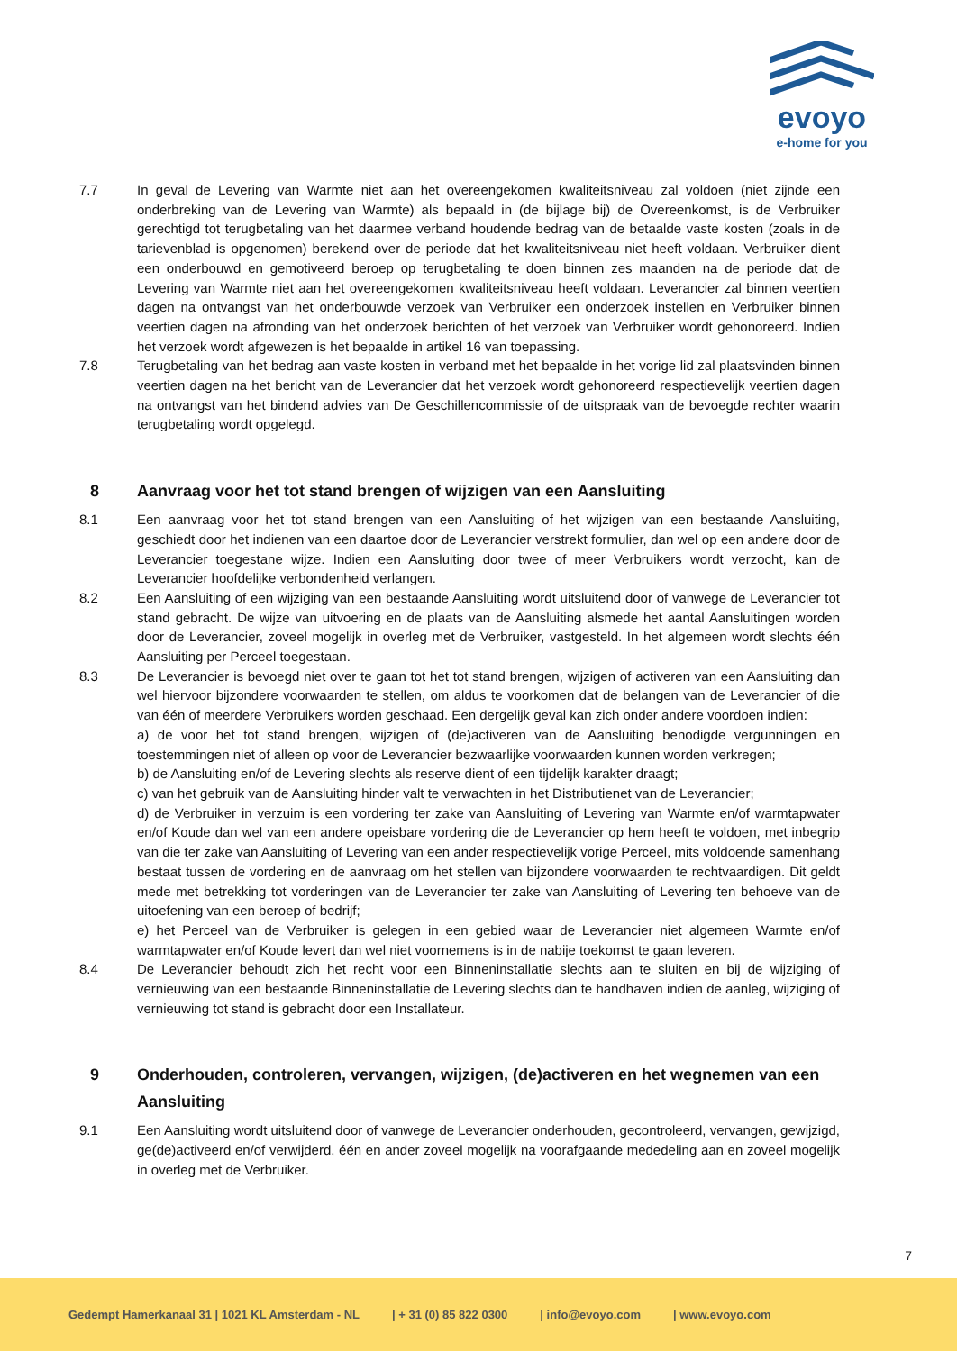evoyo
e-home for you
7.7 In geval de Levering van Warmte niet aan het overeengekomen kwaliteitsniveau zal voldoen (niet zijnde een onderbreking van de Levering van Warmte) als bepaald in (de bijlage bij) de Overeenkomst, is de Verbruiker gerechtigd tot terugbetaling van het daarmee verband houdende bedrag van de betaalde vaste kosten (zoals in de tarievenblad is opgenomen) berekend over de periode dat het kwaliteitsniveau niet heeft voldaan. Verbruiker dient een onderbouwd en gemotiveerd beroep op terugbetaling te doen binnen zes maanden na de periode dat de Levering van Warmte niet aan het overeengekomen kwaliteitsniveau heeft voldaan. Leverancier zal binnen veertien dagen na ontvangst van het onderbouwde verzoek van Verbruiker een onderzoek instellen en Verbruiker binnen veertien dagen na afronding van het onderzoek berichten of het verzoek van Verbruiker wordt gehonoreerd. Indien het verzoek wordt afgewezen is het bepaalde in artikel 16 van toepassing.
7.8 Terugbetaling van het bedrag aan vaste kosten in verband met het bepaalde in het vorige lid zal plaatsvinden binnen veertien dagen na het bericht van de Leverancier dat het verzoek wordt gehonoreerd respectievelijk veertien dagen na ontvangst van het bindend advies van De Geschillencommissie of de uitspraak van de bevoegde rechter waarin terugbetaling wordt opgelegd.
8 Aanvraag voor het tot stand brengen of wijzigen van een Aansluiting
8.1 Een aanvraag voor het tot stand brengen van een Aansluiting of het wijzigen van een bestaande Aansluiting, geschiedt door het indienen van een daartoe door de Leverancier verstrekt formulier, dan wel op een andere door de Leverancier toegestane wijze. Indien een Aansluiting door twee of meer Verbruikers wordt verzocht, kan de Leverancier hoofdelijke verbondenheid verlangen.
8.2 Een Aansluiting of een wijziging van een bestaande Aansluiting wordt uitsluitend door of vanwege de Leverancier tot stand gebracht. De wijze van uitvoering en de plaats van de Aansluiting alsmede het aantal Aansluitingen worden door de Leverancier, zoveel mogelijk in overleg met de Verbruiker, vastgesteld. In het algemeen wordt slechts één Aansluiting per Perceel toegestaan.
8.3 De Leverancier is bevoegd niet over te gaan tot het tot stand brengen, wijzigen of activeren van een Aansluiting dan wel hiervoor bijzondere voorwaarden te stellen, om aldus te voorkomen dat de belangen van de Leverancier of die van één of meerdere Verbruikers worden geschaad. Een dergelijk geval kan zich onder andere voordoen indien:
a) de voor het tot stand brengen, wijzigen of (de)activeren van de Aansluiting benodigde vergunningen en toestemmingen niet of alleen op voor de Leverancier bezwaarlijke voorwaarden kunnen worden verkregen;
b) de Aansluiting en/of de Levering slechts als reserve dient of een tijdelijk karakter draagt;
c) van het gebruik van de Aansluiting hinder valt te verwachten in het Distributienet van de Leverancier;
d) de Verbruiker in verzuim is een vordering ter zake van Aansluiting of Levering van Warmte en/of warmtapwater en/of Koude dan wel van een andere opeisbare vordering die de Leverancier op hem heeft te voldoen, met inbegrip van die ter zake van Aansluiting of Levering van een ander respectievelijk vorige Perceel, mits voldoende samenhang bestaat tussen de vordering en de aanvraag om het stellen van bijzondere voorwaarden te rechtvaardigen. Dit geldt mede met betrekking tot vorderingen van de Leverancier ter zake van Aansluiting of Levering ten behoeve van de uitoefening van een beroep of bedrijf;
e) het Perceel van de Verbruiker is gelegen in een gebied waar de Leverancier niet algemeen Warmte en/of warmtapwater en/of Koude levert dan wel niet voornemens is in de nabije toekomst te gaan leveren.
8.4 De Leverancier behoudt zich het recht voor een Binneninstallatie slechts aan te sluiten en bij de wijziging of vernieuwing van een bestaande Binneninstallatie de Levering slechts dan te handhaven indien de aanleg, wijziging of vernieuwing tot stand is gebracht door een Installateur.
9 Onderhouden, controleren, vervangen, wijzigen, (de)activeren en het wegnemen van een Aansluiting
9.1 Een Aansluiting wordt uitsluitend door of vanwege de Leverancier onderhouden, gecontroleerd, vervangen, gewijzigd, ge(de)activeerd en/of verwijderd, één en ander zoveel mogelijk na voorafgaande mededeling aan en zoveel mogelijk in overleg met de Verbruiker.
7
Gedempt Hamerkanaal 31 | 1021 KL Amsterdam - NL | + 31 (0) 85 822 0300 | info@evoyo.com | www.evoyo.com